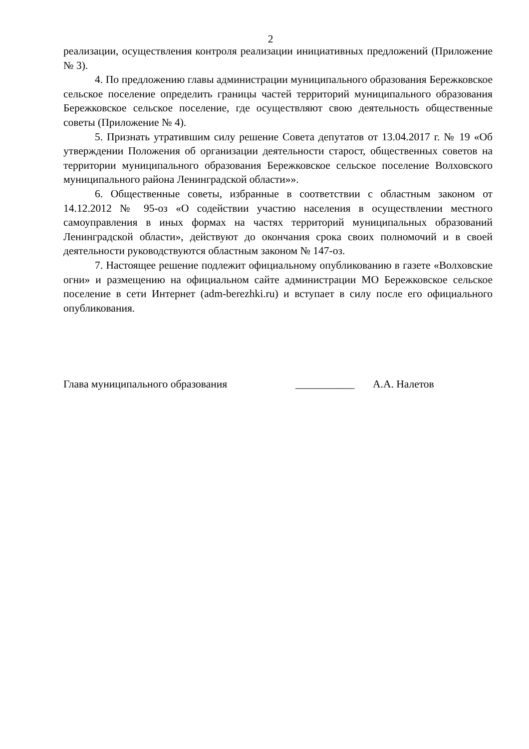2
реализации, осуществления контроля реализации инициативных предложений (Приложение № 3).
4. По предложению главы администрации муниципального образования Бережковское сельское поселение определить границы частей территорий муниципального образования Бережковское сельское поселение, где осуществляют свою деятельность общественные советы (Приложение № 4).
5. Признать утратившим силу решение Совета депутатов от 13.04.2017 г. № 19 «Об утверждении Положения об организации деятельности старост, общественных советов на территории муниципального образования Бережковское сельское поселение Волховского муниципального района Ленинградской области»».
6. Общественные советы, избранные в соответствии с областным законом от 14.12.2012 № 95-оз «О содействии участию населения в осуществлении местного самоуправления в иных формах на частях территорий муниципальных образований Ленинградской области», действуют до окончания срока своих полномочий и в своей деятельности руководствуются областным законом № 147-оз.
7. Настоящее решение подлежит официальному опубликованию в газете «Волховские огни» и размещению на официальном сайте администрации МО Бережковское сельское поселение в сети Интернет (adm-berezhki.ru) и вступает в силу после его официального опубликования.
Глава муниципального образования ___________ А.А. Налетов